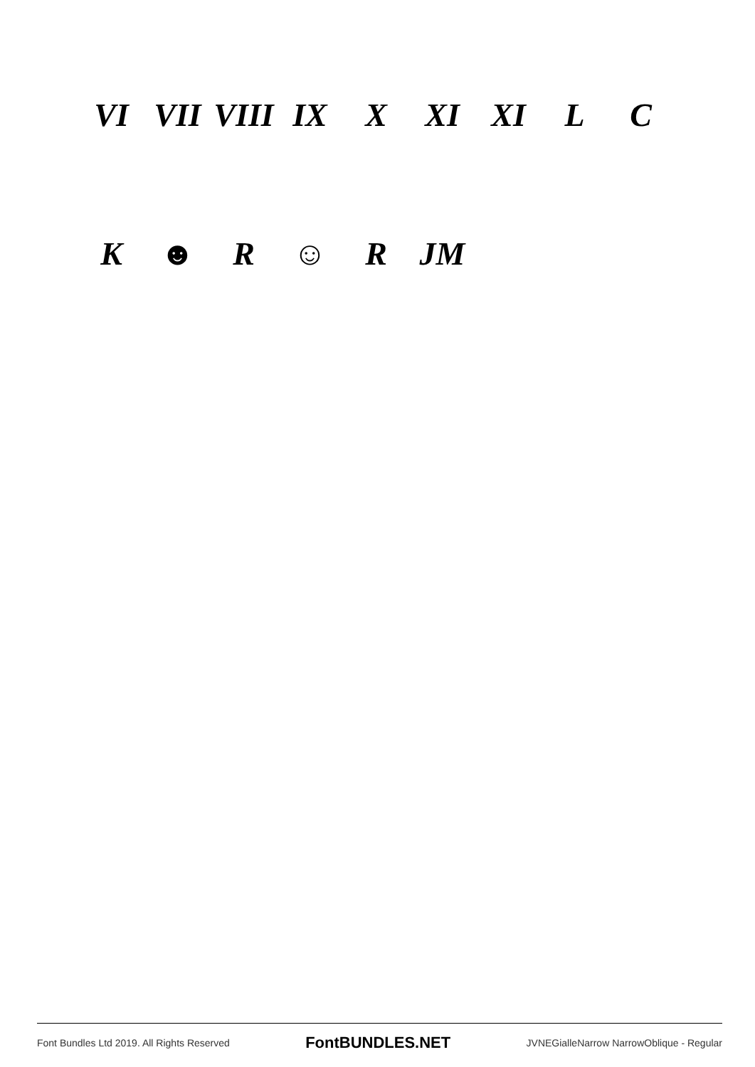VI VII VIII IX X XI XI L C
K ☻ R ☺ R JM
Font Bundles Ltd 2019. All Rights Reserved FontBUNDLES.NET JVNEGialleNarrow NarrowOblique - Regular